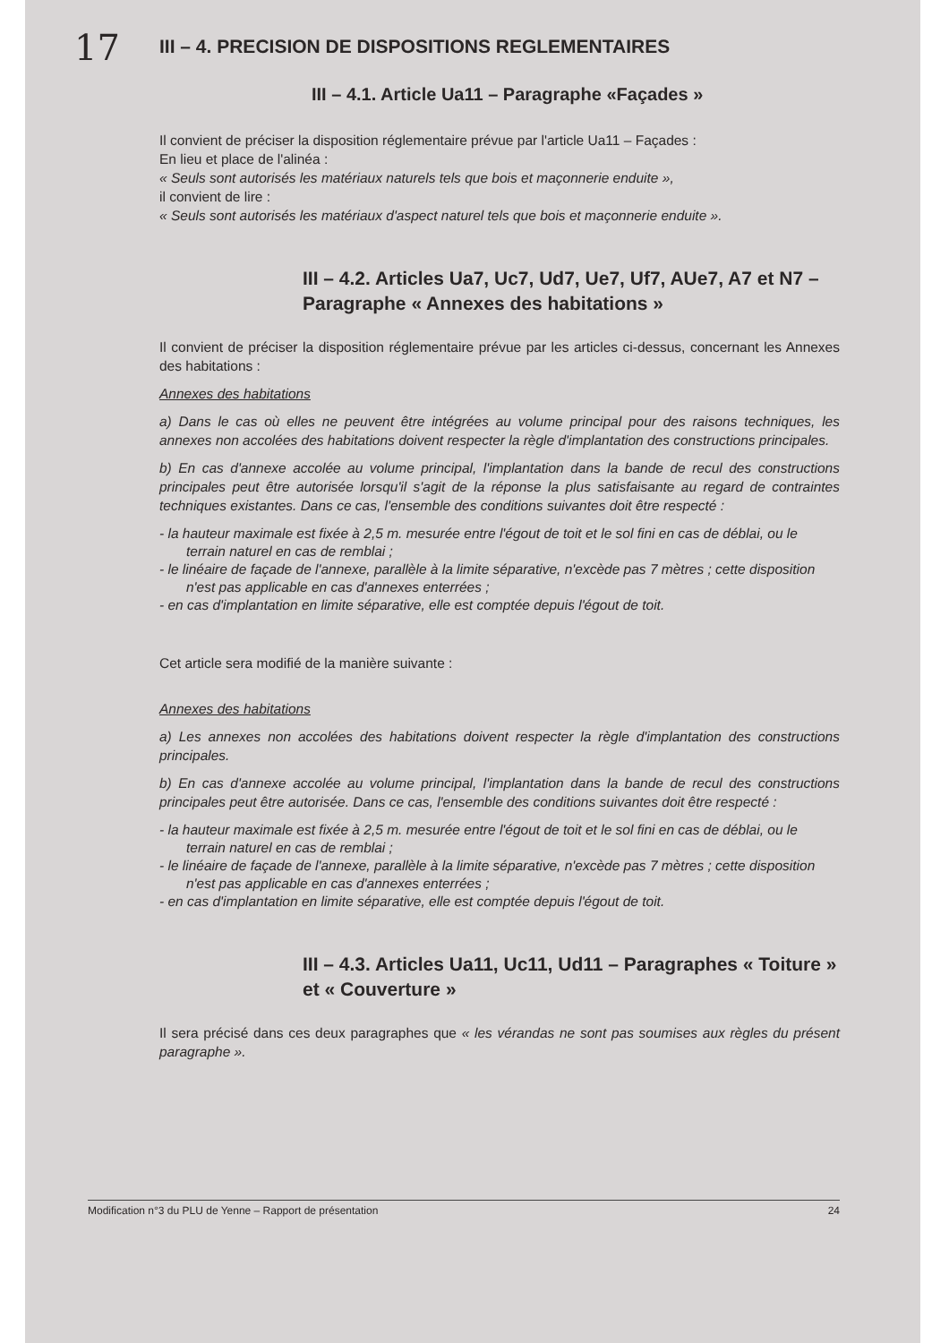17
III – 4. PRECISION DE DISPOSITIONS REGLEMENTAIRES
III – 4.1. Article Ua11 – Paragraphe «Façades »
Il convient de préciser la disposition réglementaire prévue par l'article Ua11 – Façades :
En lieu et place de l'alinéa :
« Seuls sont autorisés les matériaux naturels tels que bois et maçonnerie enduite »,
il convient de lire :
« Seuls sont autorisés les matériaux d'aspect naturel tels que bois et maçonnerie enduite ».
III – 4.2. Articles Ua7, Uc7, Ud7, Ue7, Uf7, AUe7, A7 et N7 – Paragraphe « Annexes des habitations »
Il convient de préciser la disposition réglementaire prévue par les articles ci-dessus, concernant les Annexes des habitations :
Annexes des habitations
a) Dans le cas où elles ne peuvent être intégrées au volume principal pour des raisons techniques, les annexes non accolées des habitations doivent respecter la règle d'implantation des constructions principales.
b) En cas d'annexe accolée au volume principal, l'implantation dans la bande de recul des constructions principales peut être autorisée lorsqu'il s'agit de la réponse la plus satisfaisante au regard de contraintes techniques existantes. Dans ce cas, l'ensemble des conditions suivantes doit être respecté :
- la hauteur maximale est fixée à 2,5 m. mesurée entre l'égout de toit et le sol fini en cas de déblai, ou le terrain naturel en cas de remblai ;
- le linéaire de façade de l'annexe, parallèle à la limite séparative, n'excède pas 7 mètres ; cette disposition n'est pas applicable en cas d'annexes enterrées ;
- en cas d'implantation en limite séparative, elle est comptée depuis l'égout de toit.
Cet article sera modifié de la manière suivante :
Annexes des habitations
a) Les annexes non accolées des habitations doivent respecter la règle d'implantation des constructions principales.
b) En cas d'annexe accolée au volume principal, l'implantation dans la bande de recul des constructions principales peut être autorisée. Dans ce cas, l'ensemble des conditions suivantes doit être respecté :
- la hauteur maximale est fixée à 2,5 m. mesurée entre l'égout de toit et le sol fini en cas de déblai, ou le terrain naturel en cas de remblai ;
- le linéaire de façade de l'annexe, parallèle à la limite séparative, n'excède pas 7 mètres ; cette disposition n'est pas applicable en cas d'annexes enterrées ;
- en cas d'implantation en limite séparative, elle est comptée depuis l'égout de toit.
III – 4.3. Articles Ua11, Uc11, Ud11 – Paragraphes « Toiture » et « Couverture »
Il sera précisé dans ces deux paragraphes que « les vérandas ne sont pas soumises aux règles du présent paragraphe ».
Modification n°3 du PLU de Yenne – Rapport de présentation 24